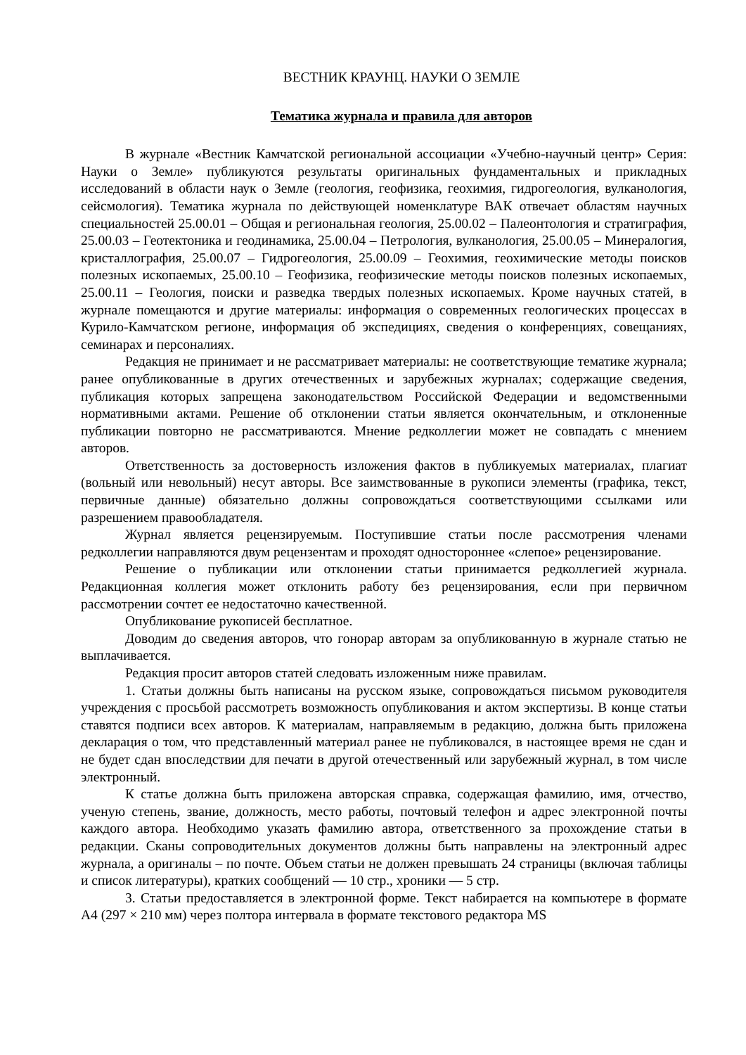ВЕСТНИК КРАУНЦ. НАУКИ О ЗЕМЛЕ
Тематика журнала и правила для авторов
В журнале «Вестник Камчатской региональной ассоциации «Учебно-научный центр» Серия: Науки о Земле» публикуются результаты оригинальных фундаментальных и прикладных исследований в области наук о Земле (геология, геофизика, геохимия, гидрогеология, вулканология, сейсмология). Тематика журнала по действующей номенклатуре ВАК отвечает областям научных специальностей 25.00.01 – Общая и региональная геология, 25.00.02 – Палеонтология и стратиграфия, 25.00.03 – Геотектоника и геодинамика, 25.00.04 – Петрология, вулканология, 25.00.05 – Минералогия, кристаллография, 25.00.07 – Гидрогеология, 25.00.09 – Геохимия, геохимические методы поисков полезных ископаемых, 25.00.10 – Геофизика, геофизические методы поисков полезных ископаемых, 25.00.11 – Геология, поиски и разведка твердых полезных ископаемых. Кроме научных статей, в журнале помещаются и другие материалы: информация о современных геологических процессах в Курило-Камчатском регионе, информация об экспедициях, сведения о конференциях, совещаниях, семинарах и персоналиях.
Редакция не принимает и не рассматривает материалы: не соответствующие тематике журнала; ранее опубликованные в других отечественных и зарубежных журналах; содержащие сведения, публикация которых запрещена законодательством Российской Федерации и ведомственными нормативными актами. Решение об отклонении статьи является окончательным, и отклоненные публикации повторно не рассматриваются. Мнение редколлегии может не совпадать с мнением авторов.
Ответственность за достоверность изложения фактов в публикуемых материалах, плагиат (вольный или невольный) несут авторы. Все заимствованные в рукописи элементы (графика, текст, первичные данные) обязательно должны сопровождаться соответствующими ссылками или разрешением правообладателя.
Журнал является рецензируемым. Поступившие статьи после рассмотрения членами редколлегии направляются двум рецензентам и проходят одностороннее «слепое» рецензирование.
Решение о публикации или отклонении статьи принимается редколлегией журнала. Редакционная коллегия может отклонить работу без рецензирования, если при первичном рассмотрении сочтет ее недостаточно качественной.
Опубликование рукописей бесплатное.
Доводим до сведения авторов, что гонорар авторам за опубликованную в журнале статью не выплачивается.
Редакция просит авторов статей следовать изложенным ниже правилам.
1. Статьи должны быть написаны на русском языке, сопровождаться письмом руководителя учреждения с просьбой рассмотреть возможность опубликования и актом экспертизы. В конце статьи ставятся подписи всех авторов. К материалам, направляемым в редакцию, должна быть приложена декларация о том, что представленный материал ранее не публиковался, в настоящее время не сдан и не будет сдан впоследствии для печати в другой отечественный или зарубежный журнал, в том числе электронный.
К статье должна быть приложена авторская справка, содержащая фамилию, имя, отчество, ученую степень, звание, должность, место работы, почтовый телефон и адрес электронной почты каждого автора. Необходимо указать фамилию автора, ответственного за прохождение статьи в редакции. Сканы сопроводительных документов должны быть направлены на электронный адрес журнала, а оригиналы – по почте. Объем статьи не должен превышать 24 страницы (включая таблицы и список литературы), кратких сообщений — 10 стр., хроники — 5 стр.
3. Статьи предоставляется в электронной форме. Текст набирается на компьютере в формате А4 (297 × 210 мм) через полтора интервала в формате текстового редактора MS